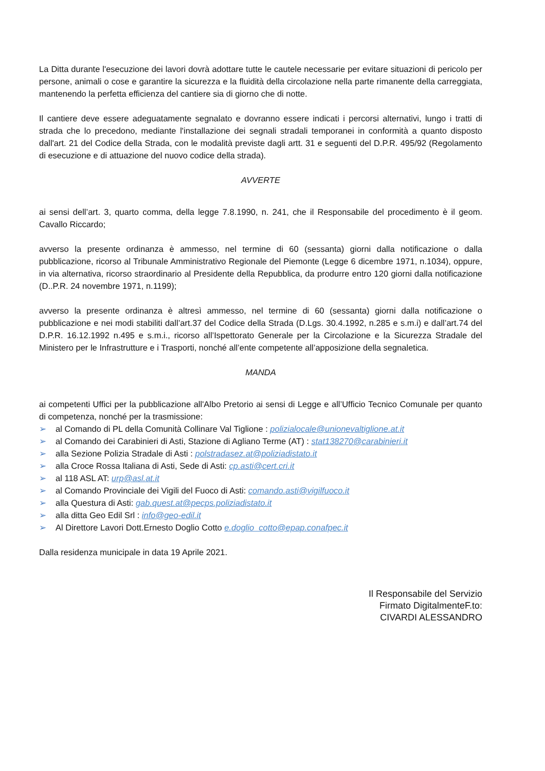La Ditta durante l'esecuzione dei lavori dovrà adottare tutte le cautele necessarie per evitare situazioni di pericolo per persone, animali o cose e garantire la sicurezza e la fluidità della circolazione nella parte rimanente della carreggiata, mantenendo la perfetta efficienza del cantiere sia di giorno che di notte.
Il cantiere deve essere adeguatamente segnalato e dovranno essere indicati i percorsi alternativi, lungo i tratti di strada che lo precedono, mediante l'installazione dei segnali stradali temporanei in conformità a quanto disposto dall'art. 21 del Codice della Strada, con le modalità previste dagli artt. 31 e seguenti del D.P.R. 495/92 (Regolamento di esecuzione e di attuazione del nuovo codice della strada).
AVVERTE
ai sensi dell’art. 3, quarto comma, della legge 7.8.1990, n. 241, che il Responsabile del procedimento è il geom. Cavallo Riccardo;
avverso la presente ordinanza è ammesso, nel termine di 60 (sessanta) giorni dalla notificazione o dalla pubblicazione, ricorso al Tribunale Amministrativo Regionale del Piemonte (Legge 6 dicembre 1971, n.1034), oppure, in via alternativa, ricorso straordinario al Presidente della Repubblica, da produrre entro 120 giorni dalla notificazione (D..P.R. 24 novembre 1971, n.1199);
avverso la presente ordinanza è altresì ammesso, nel termine di 60 (sessanta) giorni dalla notificazione o pubblicazione e nei modi stabiliti dall’art.37 del Codice della Strada (D.Lgs. 30.4.1992, n.285 e s.m.i) e dall’art.74 del D.P.R. 16.12.1992 n.495 e s.m.i., ricorso all’Ispettorato Generale per la Circolazione e la Sicurezza Stradale del Ministero per le Infrastrutture e i Trasporti, nonché all’ente competente all’apposizione della segnaletica.
MANDA
ai competenti Uffici per la pubblicazione all'Albo Pretorio ai sensi di Legge e all’Ufficio Tecnico Comunale per quanto di competenza, nonché per la trasmissione:
➢ al Comando di PL della Comunità Collinare Val Tiglione : polizialocale@unionevaltiglione.at.it
➢ al Comando dei Carabinieri di Asti, Stazione di Agliano Terme (AT) : stat138270@carabinieri.it
➢ alla Sezione Polizia Stradale di Asti : polstradasez.at@poliziadistato.it
➢ alla Croce Rossa Italiana di Asti, Sede di Asti: cp.asti@cert.cri.it
➢ al 118 ASL AT: urp@asl.at.it
➢ al Comando Provinciale dei Vigili del Fuoco di Asti: comando.asti@vigilfuoco.it
➢ alla Questura di Asti: gab.quest.at@pecps.poliziadistato.it
➢ alla ditta Geo Edil Srl : info@geo-edil.it
➢ Al Direttore Lavori Dott.Ernesto Doglio Cotto e.doglio_cotto@epap.conafpec.it
Dalla residenza municipale in data 19 Aprile 2021.
Il Responsabile del Servizio
Firmato DigitalmenteF.to:
CIVARDI ALESSANDRO